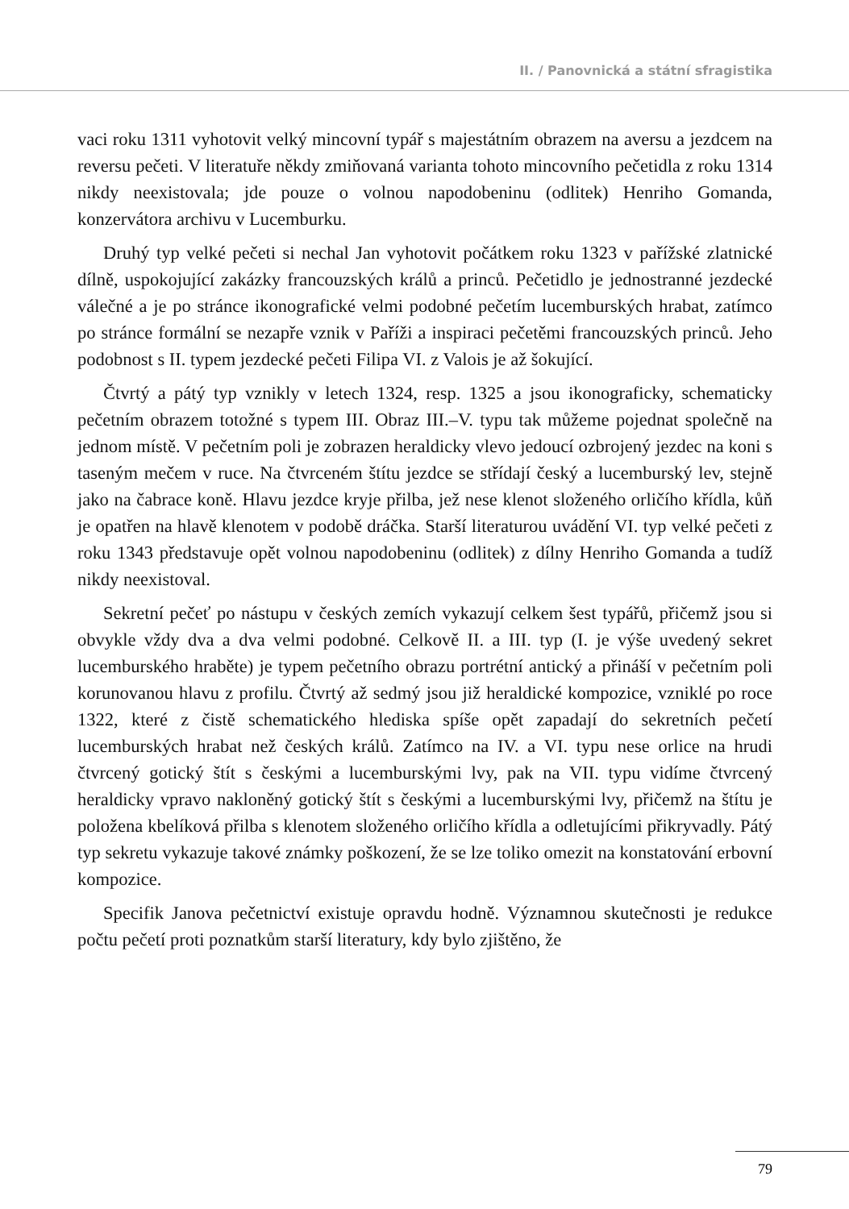II. / Panovnická a státní sfragistika
vaci roku 1311 vyhotovit velký mincovní typář s majestátním obrazem na aversu a jezdcem na reversu pečeti. V literatuře někdy zmiňovaná varianta tohoto mincovního pečetidla z roku 1314 nikdy neexistovala; jde pouze o volnou napodobeninu (odlitek) Henriho Gomanda, konzervátora archivu v Lucemburku.
Druhý typ velké pečeti si nechal Jan vyhotovit počátkem roku 1323 v pařížské zlatnické dílně, uspokojující zakázky francouzských králů a princů. Pečetidlo je jednostranné jezdecké válečné a je po stránce ikonografické velmi podobné pečetím lucemburských hrabat, zatímco po stránce formální se nezapře vznik v Paříži a inspiraci pečetěmi francouzských princů. Jeho podobnost s II. typem jezdecké pečeti Filipa VI. z Valois je až šokující.
Čtvrtý a pátý typ vznikly v letech 1324, resp. 1325 a jsou ikonograficky, schematicky pečetním obrazem totožné s typem III. Obraz III.–V. typu tak můžeme pojednat společně na jednom místě. V pečetním poli je zobrazen heraldicky vlevo jedoucí ozbrojený jezdec na koni s taseným mečem v ruce. Na čtvrceném štítu jezdce se střídají český a lucemburský lev, stejně jako na čabrace koně. Hlavu jezdce kryje přilba, jež nese klenot složeného orličího křídla, kůň je opatřen na hlavě klenotem v podobě dráčka. Starší literaturou uvádění VI. typ velké pečeti z roku 1343 představuje opět volnou napodobeninu (odlitek) z dílny Henriho Gomanda a tudíž nikdy neexistoval.
Sekretní pečeť po nástupu v českých zemích vykazují celkem šest typářů, přičemž jsou si obvykle vždy dva a dva velmi podobné. Celkově II. a III. typ (I. je výše uvedený sekret lucemburského hraběte) je typem pečetního obrazu portrétní antický a přináší v pečetním poli korunovanou hlavu z profilu. Čtvrtý až sedmý jsou již heraldické kompozice, vzniklé po roce 1322, které z čistě schematického hlediska spíše opět zapadají do sekretních pečetí lucemburských hrabat než českých králů. Zatímco na IV. a VI. typu nese orlice na hrudi čtvrcený gotický štít s českými a lucemburskými lvy, pak na VII. typu vidíme čtvrcený heraldicky vpravo nakloněný gotický štít s českými a lucemburskými lvy, přičemž na štítu je položena kbelíková přilba s klenotem složeného orličího křídla a odletujícími přikryvadly. Pátý typ sekretu vykazuje takové známky poškození, že se lze toliko omezit na konstatování erbovní kompozice.
Specifik Janova pečetnictví existuje opravdu hodně. Významnou skutečnosti je redukce počtu pečetí proti poznatkům starší literatury, kdy bylo zjištěno, že
79